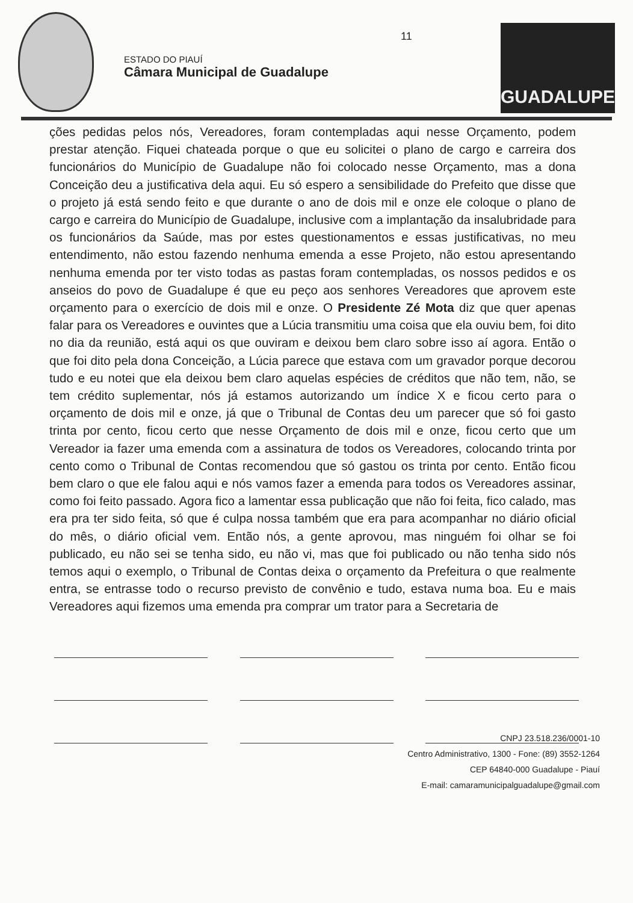ESTADO DO PIAUÍ
Câmara Municipal de Guadalupe
11
GUADALUPE
ções pedidas pelos nós, Vereadores, foram contempladas aqui nesse Orçamento, podem prestar atenção. Fiquei chateada porque o que eu solicitei o plano de cargo e carreira dos funcionários do Município de Guadalupe não foi colocado nesse Orçamento, mas a dona Conceição deu a justificativa dela aqui. Eu só espero a sensibilidade do Prefeito que disse que o projeto já está sendo feito e que durante o ano de dois mil e onze ele coloque o plano de cargo e carreira do Município de Guadalupe, inclusive com a implantação da insalubridade para os funcionários da Saúde, mas por estes questionamentos e essas justificativas, no meu entendimento, não estou fazendo nenhuma emenda a esse Projeto, não estou apresentando nenhuma emenda por ter visto todas as pastas foram contempladas, os nossos pedidos e os anseios do povo de Guadalupe é que eu peço aos senhores Vereadores que aprovem este orçamento para o exercício de dois mil e onze. O Presidente Zé Mota diz que quer apenas falar para os Vereadores e ouvintes que a Lúcia transmitiu uma coisa que ela ouviu bem, foi dito no dia da reunião, está aqui os que ouviram e deixou bem claro sobre isso aí agora. Então o que foi dito pela dona Conceição, a Lúcia parece que estava com um gravador porque decorou tudo e eu notei que ela deixou bem claro aquelas espécies de créditos que não tem, não, se tem crédito suplementar, nós já estamos autorizando um índice X e ficou certo para o orçamento de dois mil e onze, já que o Tribunal de Contas deu um parecer que só foi gasto trinta por cento, ficou certo que nesse Orçamento de dois mil e onze, ficou certo que um Vereador ia fazer uma emenda com a assinatura de todos os Vereadores, colocando trinta por cento como o Tribunal de Contas recomendou que só gastou os trinta por cento. Então ficou bem claro o que ele falou aqui e nós vamos fazer a emenda para todos os Vereadores assinar, como foi feito passado. Agora fico a lamentar essa publicação que não foi feita, fico calado, mas era pra ter sido feita, só que é culpa nossa também que era para acompanhar no diário oficial do mês, o diário oficial vem. Então nós, a gente aprovou, mas ninguém foi olhar se foi publicado, eu não sei se tenha sido, eu não vi, mas que foi publicado ou não tenha sido nós temos aqui o exemplo, o Tribunal de Contas deixa o orçamento da Prefeitura o que realmente entra, se entrasse todo o recurso previsto de convênio e tudo, estava numa boa. Eu e mais Vereadores aqui fizemos uma emenda pra comprar um trator para a Secretaria de
CNPJ 23.518.236/0001-10
Centro Administrativo, 1300 - Fone: (89) 3552-1264
CEP 64840-000 Guadalupe - Piauí
E-mail: camaramunicipalguadalupe@gmail.com